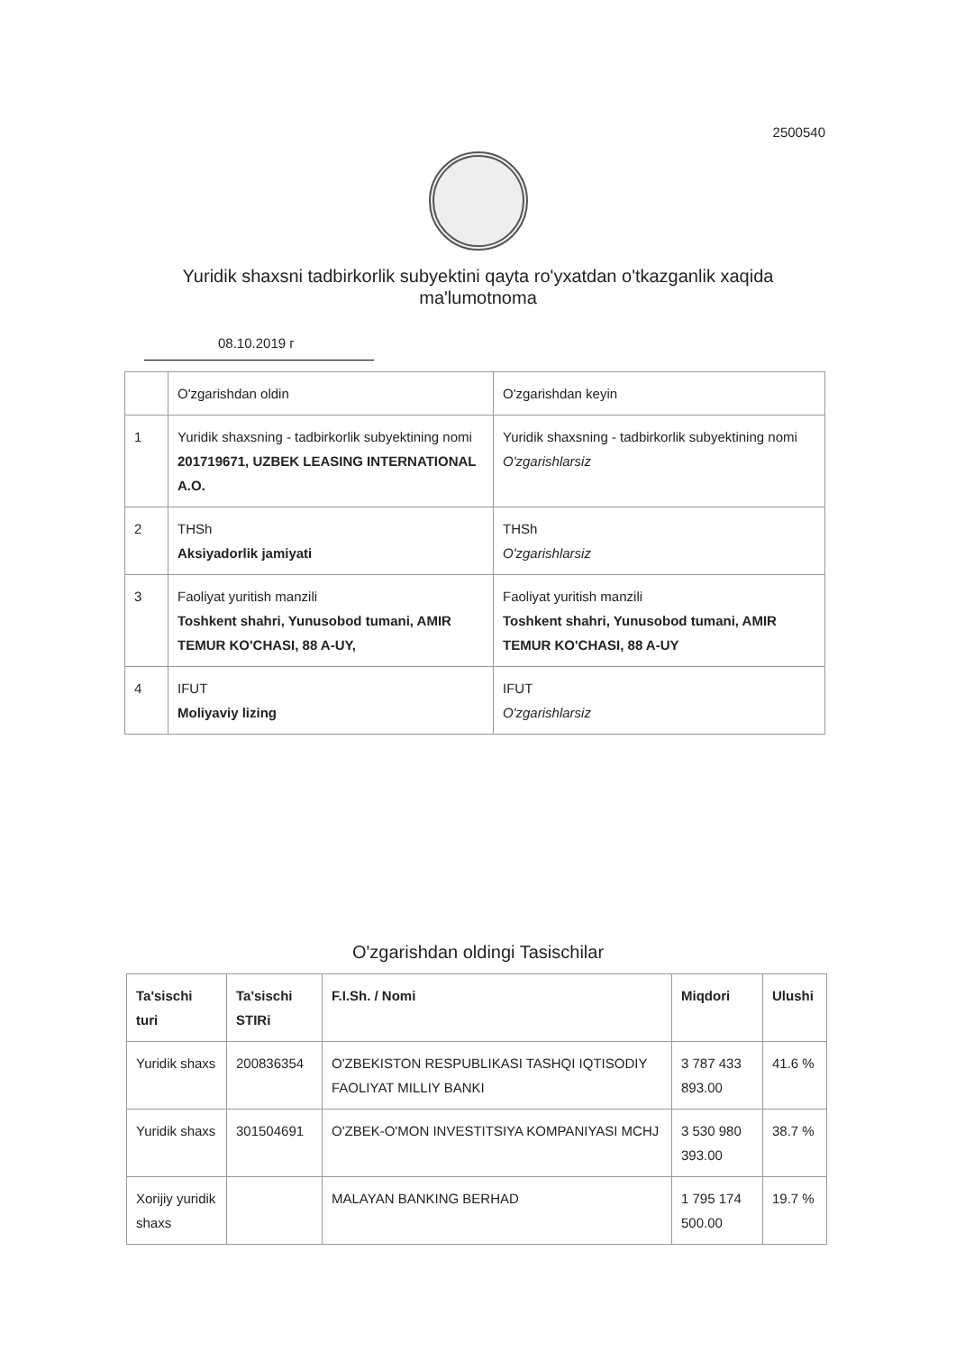2500540
Yuridik shaxsni tadbirkorlik subyektini qayta ro'yxatdan o'tkazganlik xaqida ma'lumotnoma
08.10.2019 г
| | O'zgarishdan oldin | O'zgarishdan keyin |
| 1 | Yuridik shaxsning - tadbirkorlik subyektining nomi 201719671, UZBEK LEASING INTERNATIONAL A.O. | Yuridik shaxsning - tadbirkorlik subyektining nomi O'zgarishlarsiz |
| 2 | THSh Aksiyadorlik jamiyati | THSh O'zgarishlarsiz |
| 3 | Faoliyat yuritish manzili Toshkent shahri, Yunusobod tumani, AMIR TEMUR KO'CHASI, 88 A-UY, | Faoliyat yuritish manzili Toshkent shahri, Yunusobod tumani, AMIR TEMUR KO'CHASI, 88 A-UY |
| 4 | IFUT Moliyaviy lizing | IFUT O'zgarishlarsiz |
O'zgarishdan oldingi Tasischilar
| Ta'sischi turi | Ta'sischi STIRi | F.I.Sh. / Nomi | Miqdori | Ulushi |
| --- | --- | --- | --- | --- |
| Yuridik shaxs | 200836354 | O'ZBEKISTON RESPUBLIKASI TASHQI IQTISODIY FAOLIYAT MILLIY BANKI | 3 787 433 893.00 | 41.6 % |
| Yuridik shaxs | 301504691 | O'ZBEK-O'MON INVESTITSIYA KOMPANIYASI MCHJ | 3 530 980 393.00 | 38.7 % |
| Xorijiy yuridik shaxs | | MALAYAN BANKING BERHAD | 1 795 174 500.00 | 19.7 % |